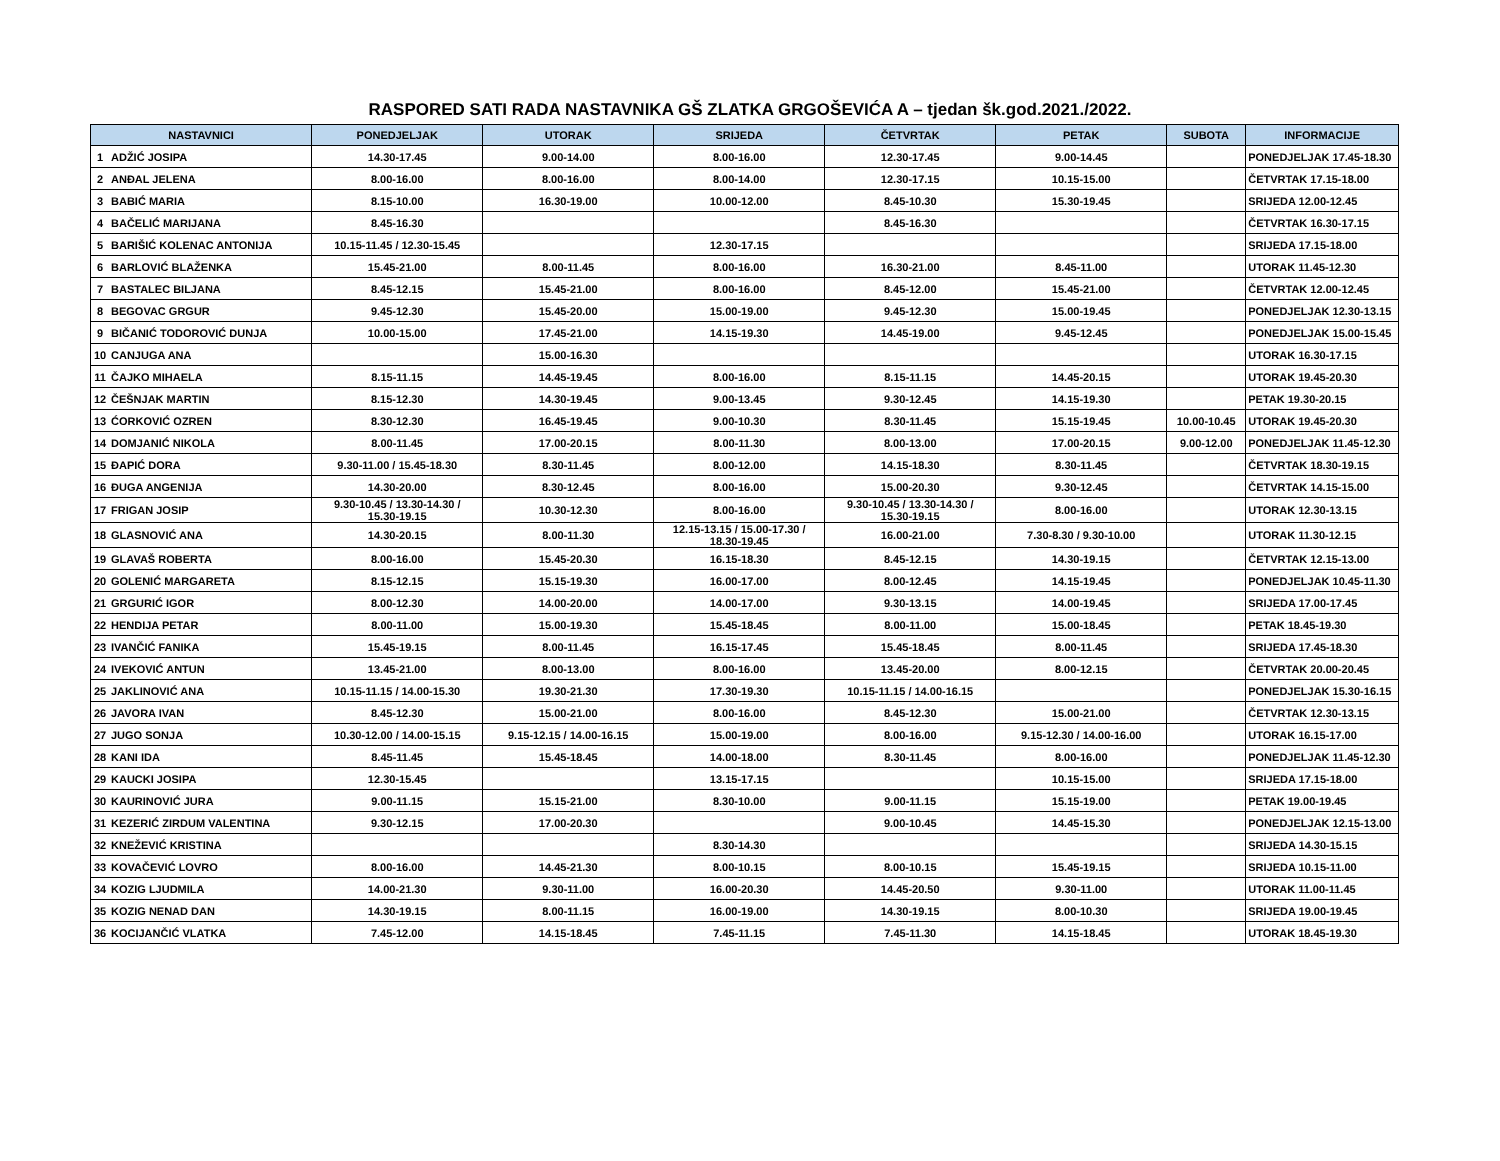RASPORED SATI RADA NASTAVNIKA GŠ ZLATKA GRGOŠEVIĆA A – tjedan šk.god.2021./2022.
| NASTAVNICI | | PONEDJELJAK | UTORAK | SRIJEDA | ČETVRTAK | PETAK | SUBOTA | INFORMACIJE |
| --- | --- | --- | --- | --- | --- | --- | --- | --- |
| 1 | ADŽIĆ JOSIPA | 14.30-17.45 | 9.00-14.00 | 8.00-16.00 | 12.30-17.45 | 9.00-14.45 | | PONEDJELJAK 17.45-18.30 |
| 2 | ANĐAL JELENA | 8.00-16.00 | 8.00-16.00 | 8.00-14.00 | 12.30-17.15 | 10.15-15.00 | | ČETVRTAK 17.15-18.00 |
| 3 | BABIĆ MARIA | 8.15-10.00 | 16.30-19.00 | 10.00-12.00 | 8.45-10.30 | 15.30-19.45 | | SRIJEDA 12.00-12.45 |
| 4 | BAČELIĆ MARIJANA | 8.45-16.30 | | | 8.45-16.30 | | | ČETVRTAK 16.30-17.15 |
| 5 | BARIŠIĆ KOLENAC ANTONIJA | 10.15-11.45 / 12.30-15.45 | | 12.30-17.15 | | | | SRIJEDA 17.15-18.00 |
| 6 | BARLOVIĆ BLAŽENKA | 15.45-21.00 | 8.00-11.45 | 8.00-16.00 | 16.30-21.00 | 8.45-11.00 | | UTORAK 11.45-12.30 |
| 7 | BASTALEC BILJANA | 8.45-12.15 | 15.45-21.00 | 8.00-16.00 | 8.45-12.00 | 15.45-21.00 | | ČETVRTAK 12.00-12.45 |
| 8 | BEGOVAC GRGUR | 9.45-12.30 | 15.45-20.00 | 15.00-19.00 | 9.45-12.30 | 15.00-19.45 | | PONEDJELJAK 12.30-13.15 |
| 9 | BIČANIĆ TODOROVIĆ DUNJA | 10.00-15.00 | 17.45-21.00 | 14.15-19.30 | 14.45-19.00 | 9.45-12.45 | | PONEDJELJAK 15.00-15.45 |
| 10 | CANJUGA ANA | | 15.00-16.30 | | | | | UTORAK 16.30-17.15 |
| 11 | ČAJKO MIHAELA | 8.15-11.15 | 14.45-19.45 | 8.00-16.00 | 8.15-11.15 | 14.45-20.15 | | UTORAK 19.45-20.30 |
| 12 | ČEŠNJAK MARTIN | 8.15-12.30 | 14.30-19.45 | 9.00-13.45 | 9.30-12.45 | 14.15-19.30 | | PETAK 19.30-20.15 |
| 13 | ĆORKOVIĆ OZREN | 8.30-12.30 | 16.45-19.45 | 9.00-10.30 | 8.30-11.45 | 15.15-19.45 | 10.00-10.45 | UTORAK 19.45-20.30 |
| 14 | DOMJANIĆ NIKOLA | 8.00-11.45 | 17.00-20.15 | 8.00-11.30 | 8.00-13.00 | 17.00-20.15 | 9.00-12.00 | PONEDJELJAK 11.45-12.30 |
| 15 | ĐAPIĆ DORA | 9.30-11.00 / 15.45-18.30 | 8.30-11.45 | 8.00-12.00 | 14.15-18.30 | 8.30-11.45 | | ČETVRTAK 18.30-19.15 |
| 16 | ĐUGA ANGENIJA | 14.30-20.00 | 8.30-12.45 | 8.00-16.00 | 15.00-20.30 | 9.30-12.45 | | ČETVRTAK 14.15-15.00 |
| 17 | FRIGAN JOSIP | 9.30-10.45 / 13.30-14.30 / 15.30-19.15 | 10.30-12.30 | 8.00-16.00 | 9.30-10.45 / 13.30-14.30 / 15.30-19.15 | 8.00-16.00 | | UTORAK 12.30-13.15 |
| 18 | GLASNOVIĆ ANA | 14.30-20.15 | 8.00-11.30 | 12.15-13.15 / 15.00-17.30 / 18.30-19.45 | 16.00-21.00 | 7.30-8.30 / 9.30-10.00 | | UTORAK 11.30-12.15 |
| 19 | GLAVAŠ ROBERTA | 8.00-16.00 | 15.45-20.30 | 16.15-18.30 | 8.45-12.15 | 14.30-19.15 | | ČETVRTAK 12.15-13.00 |
| 20 | GOLENIĆ MARGARETA | 8.15-12.15 | 15.15-19.30 | 16.00-17.00 | 8.00-12.45 | 14.15-19.45 | | PONEDJELJAK 10.45-11.30 |
| 21 | GRGURIĆ IGOR | 8.00-12.30 | 14.00-20.00 | 14.00-17.00 | 9.30-13.15 | 14.00-19.45 | | SRIJEDA 17.00-17.45 |
| 22 | HENDIJA PETAR | 8.00-11.00 | 15.00-19.30 | 15.45-18.45 | 8.00-11.00 | 15.00-18.45 | | PETAK 18.45-19.30 |
| 23 | IVANČIĆ FANIKA | 15.45-19.15 | 8.00-11.45 | 16.15-17.45 | 15.45-18.45 | 8.00-11.45 | | SRIJEDA 17.45-18.30 |
| 24 | IVEKOVIĆ ANTUN | 13.45-21.00 | 8.00-13.00 | 8.00-16.00 | 13.45-20.00 | 8.00-12.15 | | ČETVRTAK 20.00-20.45 |
| 25 | JAKLINOVIĆ ANA | 10.15-11.15 / 14.00-15.30 | 19.30-21.30 | 17.30-19.30 | 10.15-11.15 / 14.00-16.15 | | | PONEDJELJAK 15.30-16.15 |
| 26 | JAVORA IVAN | 8.45-12.30 | 15.00-21.00 | 8.00-16.00 | 8.45-12.30 | 15.00-21.00 | | ČETVRTAK 12.30-13.15 |
| 27 | JUGO SONJA | 10.30-12.00 / 14.00-15.15 | 9.15-12.15 / 14.00-16.15 | 15.00-19.00 | 8.00-16.00 | 9.15-12.30 / 14.00-16.00 | | UTORAK 16.15-17.00 |
| 28 | KANI IDA | 8.45-11.45 | 15.45-18.45 | 14.00-18.00 | 8.30-11.45 | 8.00-16.00 | | PONEDJELJAK 11.45-12.30 |
| 29 | KAUCKI JOSIPA | 12.30-15.45 | | 13.15-17.15 | | 10.15-15.00 | | SRIJEDA 17.15-18.00 |
| 30 | KAURINOVIĆ JURA | 9.00-11.15 | 15.15-21.00 | 8.30-10.00 | 9.00-11.15 | 15.15-19.00 | | PETAK 19.00-19.45 |
| 31 | KEZERIĆ ZIRDUM VALENTINA | 9.30-12.15 | 17.00-20.30 | | 9.00-10.45 | 14.45-15.30 | | PONEDJELJAK 12.15-13.00 |
| 32 | KNEŽEVIĆ KRISTINA | | | 8.30-14.30 | | | | SRIJEDA 14.30-15.15 |
| 33 | KOVAČEVIĆ LOVRO | 8.00-16.00 | 14.45-21.30 | 8.00-10.15 | 8.00-10.15 | 15.45-19.15 | | SRIJEDA 10.15-11.00 |
| 34 | KOZIG LJUDMILA | 14.00-21.30 | 9.30-11.00 | 16.00-20.30 | 14.45-20.50 | 9.30-11.00 | | UTORAK 11.00-11.45 |
| 35 | KOZIG NENAD DAN | 14.30-19.15 | 8.00-11.15 | 16.00-19.00 | 14.30-19.15 | 8.00-10.30 | | SRIJEDA 19.00-19.45 |
| 36 | KOCIJANČIĆ VLATKA | 7.45-12.00 | 14.15-18.45 | 7.45-11.15 | 7.45-11.30 | 14.15-18.45 | | UTORAK 18.45-19.30 |